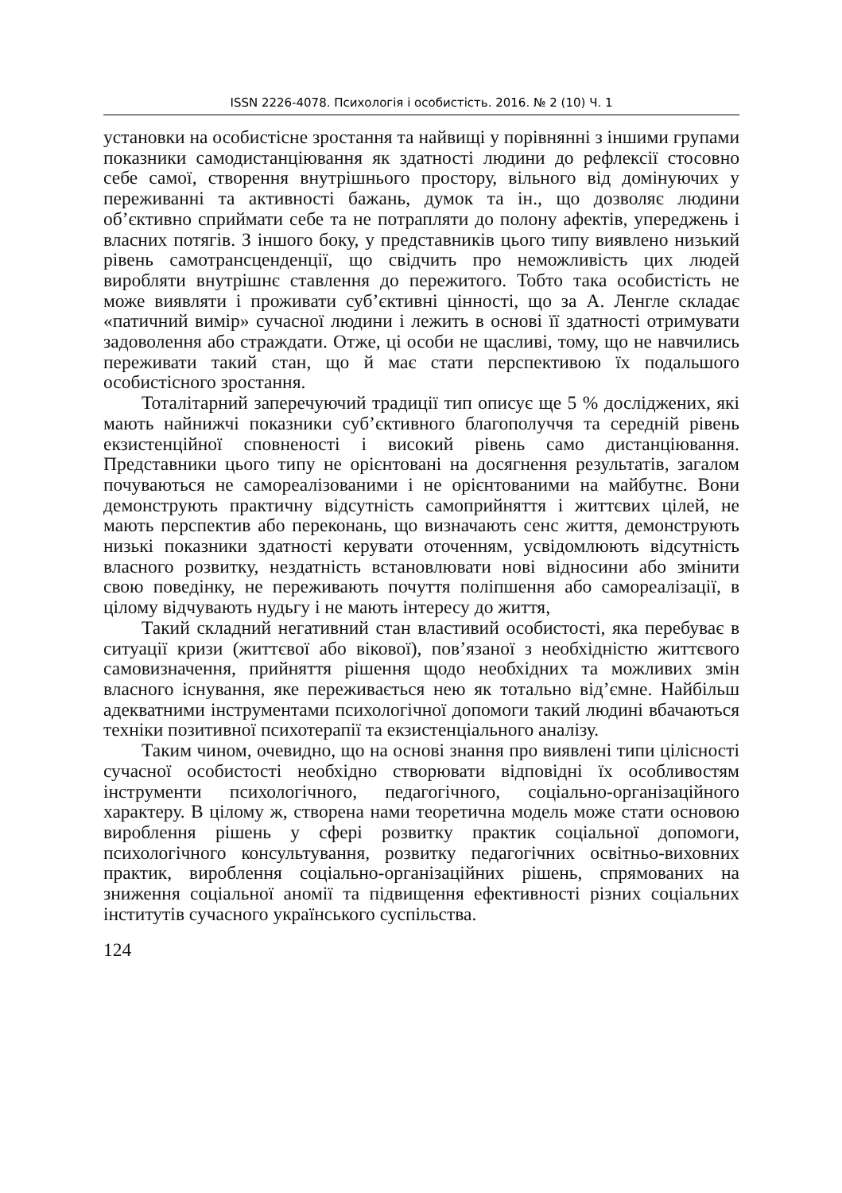ISSN 2226-4078. Психологія і особистість. 2016. № 2 (10) Ч. 1
установки на особистісне зростання та найвищі у порівнянні з іншими групами показники самодистанціювання як здатності людини до рефлексії стосовно себе самої, створення внутрішнього простору, вільного від домінуючих у переживанні та активності бажань, думок та ін., що дозволяє людини об’єктивно сприймати себе та не потрапляти до полону афектів, упереджень і власних потягів. З іншого боку, у представників цього типу виявлено низький рівень самотрансценденції, що свідчить про неможливість цих людей виробляти внутрішнє ставлення до пережитого. Тобто така особистість не може виявляти і проживати суб’єктивні цінності, що за А. Ленгле складає «патичний вимір» сучасної людини і лежить в основі її здатності отримувати задоволення або страждати. Отже, ці особи не щасливі, тому, що не навчились переживати такий стан, що й має стати перспективою їх подальшого особистісного зростання.
Тоталітарний заперечуючий традиції тип описує ще 5 % досліджених, які мають найнижчі показники суб’єктивного благополуччя та середній рівень екзистенційної сповненості і високий рівень само дистанціювання. Представники цього типу не орієнтовані на досягнення результатів, загалом почуваються не самореалізованими і не орієнтованими на майбутнє. Вони демонструють практичну відсутність самоприйняття і життєвих цілей, не мають перспектив або переконань, що визначають сенс життя, демонструють низькі показники здатності керувати оточенням, усвідомлюють відсутність власного розвитку, нездатність встановлювати нові відносини або змінити свою поведінку, не переживають почуття поліпшення або самореалізації, в цілому відчувають нудьгу і не мають інтересу до життя,
Такий складний негативний стан властивий особистості, яка перебуває в ситуації кризи (життєвої або вікової), пов’язаної з необхідністю життєвого самовизначення, прийняття рішення щодо необхідних та можливих змін власного існування, яке переживається нею як тотально від’ємне. Найбільш адекватними інструментами психологічної допомоги такий людині вбачаються техніки позитивної психотерапії та екзистенціального аналізу.
Таким чином, очевидно, що на основі знання про виявлені типи цілісності сучасної особистості необхідно створювати відповідні їх особливостям інструменти психологічного, педагогічного, соціально-організаційного характеру. В цілому ж, створена нами теоретична модель може стати основою вироблення рішень у сфері розвитку практик соціальної допомоги, психологічного консультування, розвитку педагогічних освітньо-виховних практик, вироблення соціально-організаційних рішень, спрямованих на зниження соціальної аномії та підвищення ефективності різних соціальних інститутів сучасного українського суспільства.
124